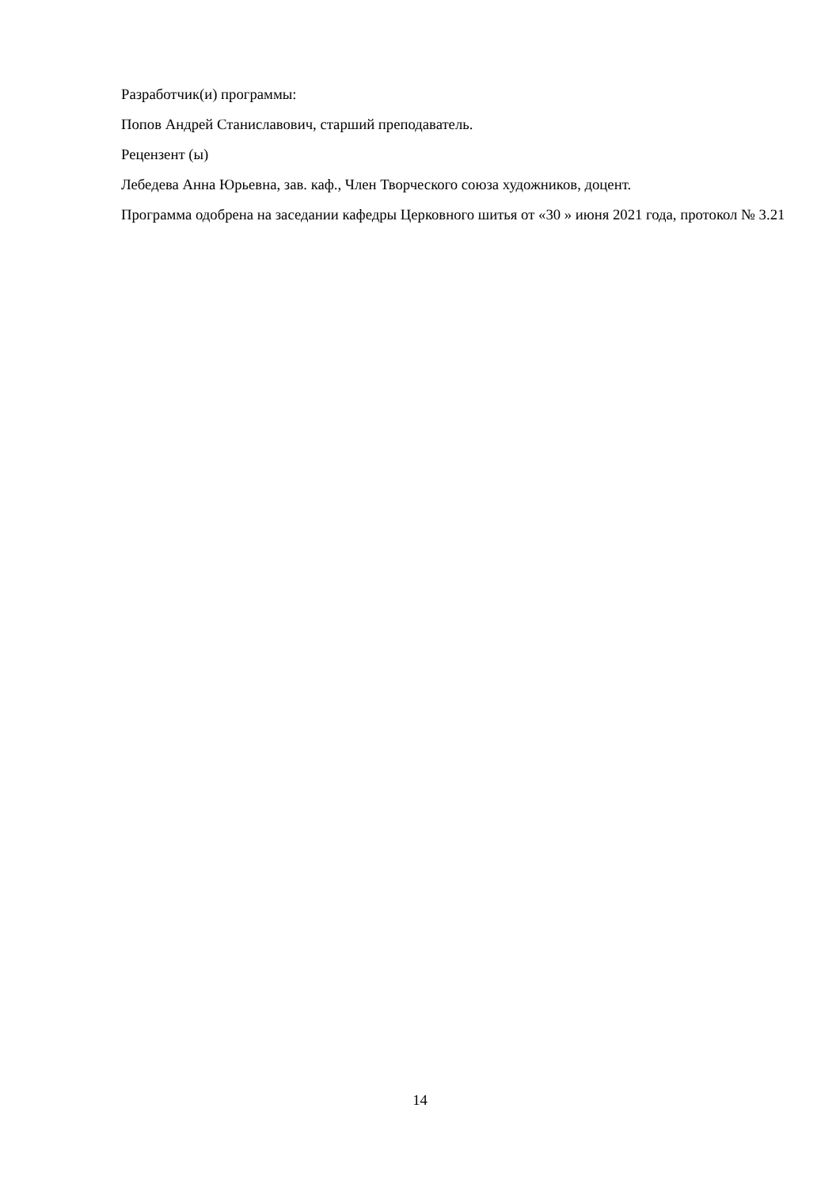Разработчик(и) программы:
Попов Андрей Станиславович, старший преподаватель.
Рецензент (ы)
Лебедева Анна Юрьевна, зав. каф., Член Творческого союза художников, доцент.
Программа одобрена на заседании кафедры Церковного шитья от «30 » июня 2021 года, протокол № 3.21
14